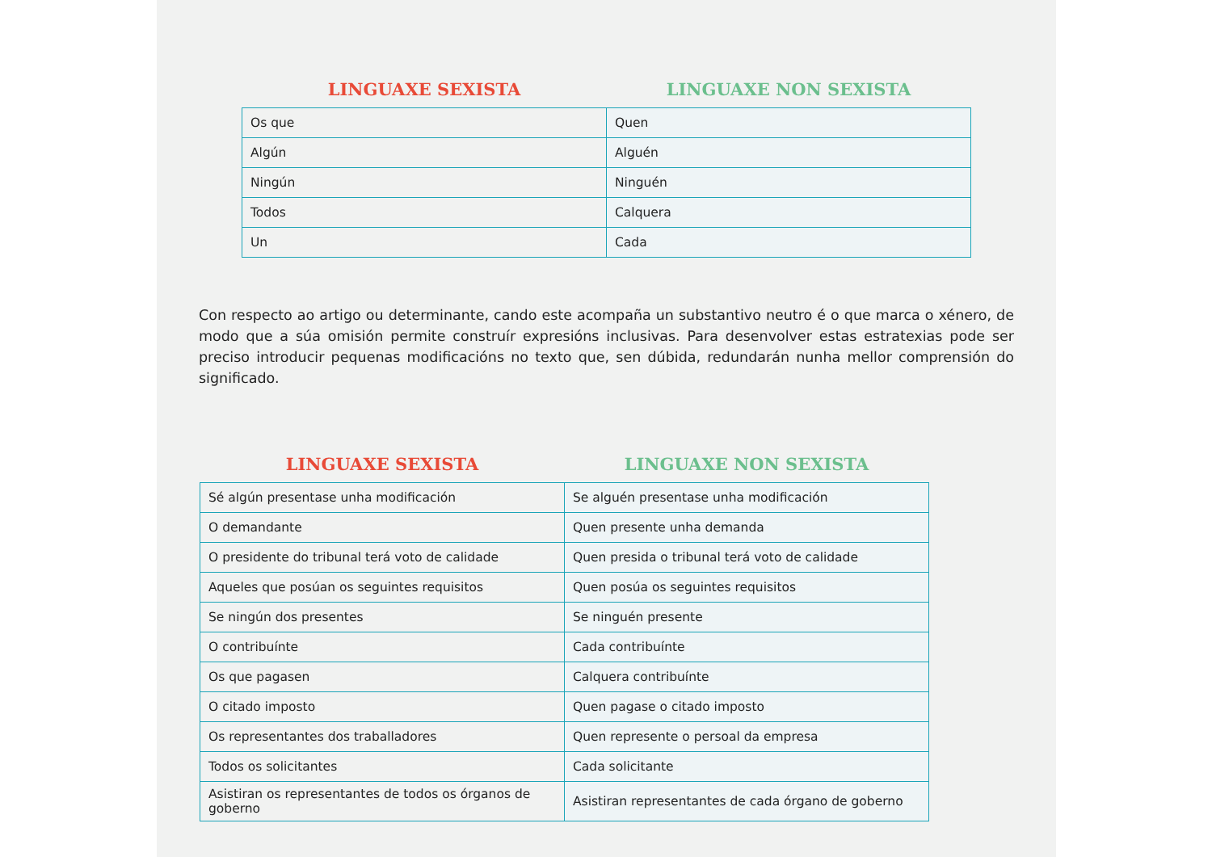| LINGUAXE SEXISTA | LINGUAXE NON SEXISTA |
| --- | --- |
| Os que | Quen |
| Algún | Alguén |
| Ningún | Ninguén |
| Todos | Calquera |
| Un | Cada |
Con respecto ao artigo ou determinante, cando este acompaña un substantivo neutro é o que marca o xénero, de modo que a súa omisión permite construír expresións inclusivas. Para desenvolver estas estratexias pode ser preciso introducir pequenas modificacións no texto que, sen dúbida, redundarán nunha mellor comprensión do significado.
| LINGUAXE SEXISTA | LINGUAXE NON SEXISTA |
| --- | --- |
| Sé algún presentase unha modificación | Se alguén presentase unha modificación |
| O demandante | Quen presente unha demanda |
| O presidente do tribunal terá voto de calidade | Quen presida o tribunal terá voto de calidade |
| Aqueles que posúan os seguintes requisitos | Quen posúa os seguintes requisitos |
| Se ningún dos presentes | Se ninguén presente |
| O contribuínte | Cada contribuínte |
| Os que pagasen | Calquera contribuínte |
| O citado imposto | Quen pagase o citado imposto |
| Os representantes dos traballadores | Quen represente o persoal da empresa |
| Todos os solicitantes | Cada solicitante |
| Asistiran os representantes de todos os órganos de goberno | Asistiran representantes de cada órgano de goberno |